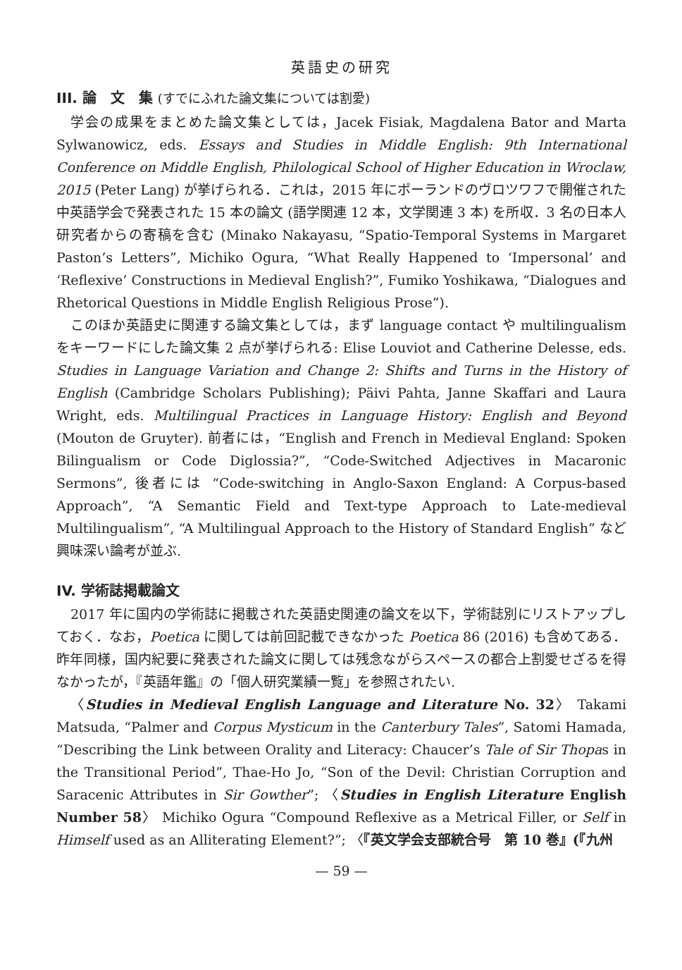英語史の研究
III. 論　文　集 (すでにふれた論文集については割愛)
学会の成果をまとめた論文集としては，Jacek Fisiak, Magdalena Bator and Marta Sylwanowicz, eds. Essays and Studies in Middle English: 9th International Conference on Middle English, Philological School of Higher Education in Wroclaw, 2015 (Peter Lang) が挙げられる．これは，2015 年にポーランドのヴロツワフで開催された中英語学会で発表された 15 本の論文 (語学関連 12 本，文学関連 3 本) を所収．3 名の日本人研究者からの寄稿を含む (Minako Nakayasu, “Spatio-Temporal Systems in Margaret Paston’s Letters”, Michiko Ogura, “What Really Happened to ‘Impersonal’ and ‘Reflexive’ Constructions in Medieval English?”, Fumiko Yoshikawa, “Dialogues and Rhetorical Questions in Middle English Religious Prose”).
このほか英語史に関連する論文集としては，まず language contact や multilingualism をキーワードにした論文集 2 点が挙げられる: Elise Louviot and Catherine Delesse, eds. Studies in Language Variation and Change 2: Shifts and Turns in the History of English (Cambridge Scholars Publishing); Päivi Pahta, Janne Skaffari and Laura Wright, eds. Multilingual Practices in Language History: English and Beyond (Mouton de Gruyter). 前者には，“English and French in Medieval England: Spoken Bilingualism or Code Diglossia?”, “Code-Switched Adjectives in Macaronic Sermons”, 後者には “Code-switching in Anglo-Saxon England: A Corpus-based Approach”, “A Semantic Field and Text-type Approach to Late-medieval Multilingualism”, “A Multilingual Approach to the History of Standard English” など興味深い論考が並ぶ.
IV. 学術誌掲載論文
2017 年に国内の学術誌に掲載された英語史関連の論文を以下，学術誌別にリストアップしておく．なお，Poetica に関しては前回記載できなかった Poetica 86 (2016) も含めてある．昨年同様，国内紀要に発表された論文に関しては残念ながらスペースの都合上割愛せざるを得なかったが，『英語年鑑』の「個人研究業績一覧」を参照されたい.
〈Studies in Medieval English Language and Literature No. 32〉 Takami Matsuda, “Palmer and Corpus Mysticum in the Canterbury Tales”, Satomi Hamada, “Describing the Link between Orality and Literacy: Chaucer’s Tale of Sir Thopas in the Transitional Period”, Thae-Ho Jo, “Son of the Devil: Christian Corruption and Saracenic Attributes in Sir Gowther”; 〈Studies in English Literature English Number 58〉 Michiko Ogura “Compound Reflexive as a Metrical Filler, or Self in Himself used as an Alliterating Element?”; 〈『英文学会支部統合号　第 10 巻』(『九州
— 59 —